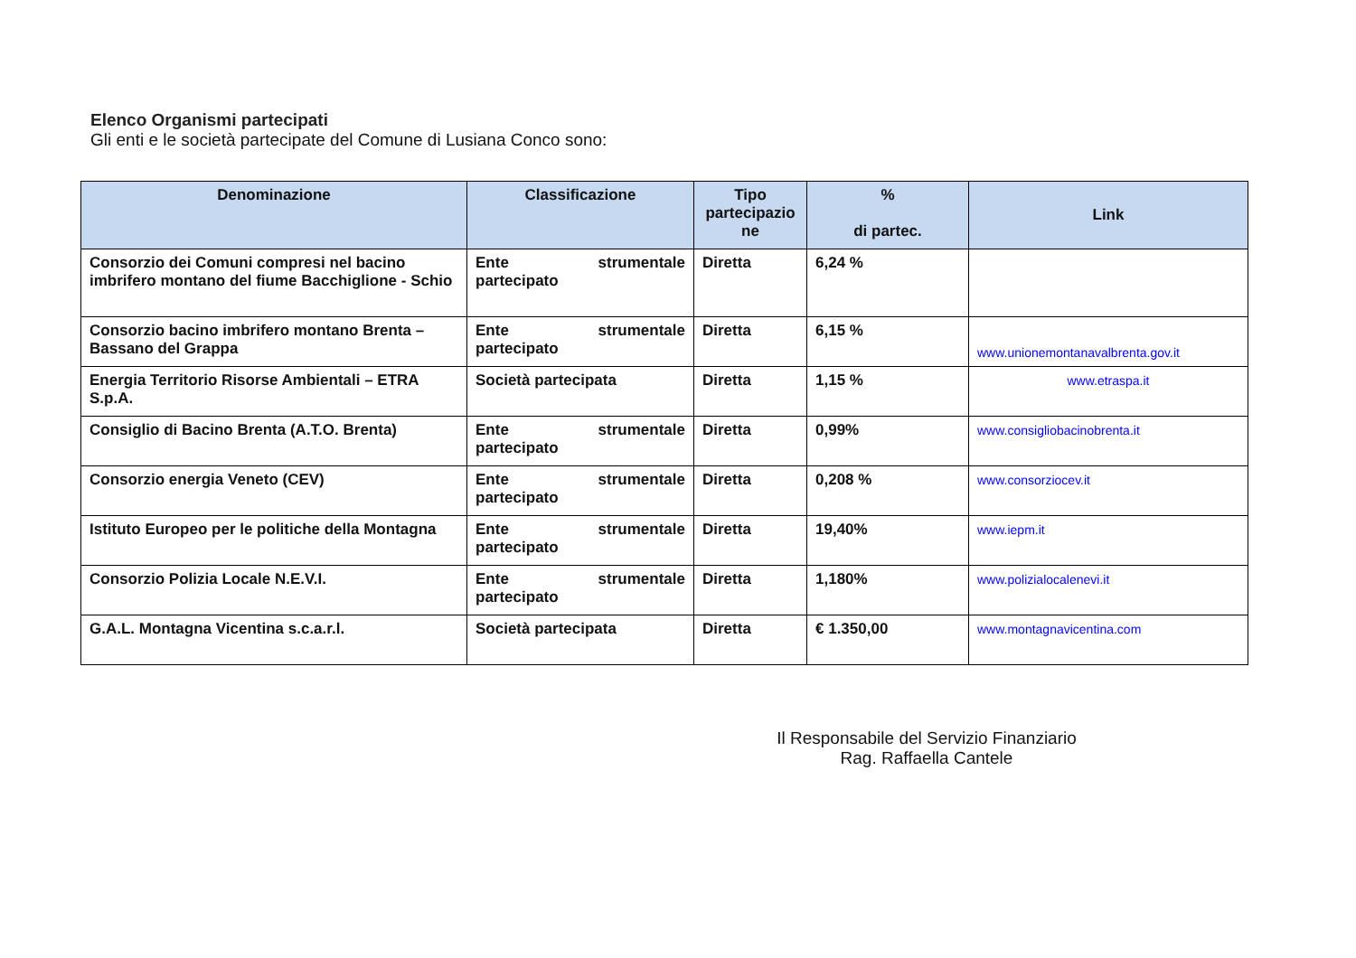Elenco Organismi partecipati
Gli enti e le società partecipate del Comune di Lusiana Conco sono:
| Denominazione | Classificazione | Tipo partecipazio ne | % di partec. | Link |
| --- | --- | --- | --- | --- |
| Consorzio dei Comuni compresi nel bacino imbrifero montano del fiume Bacchiglione - Schio | Ente strumentale partecipato | Diretta | 6,24 % | |
| Consorzio bacino imbrifero montano Brenta – Bassano del Grappa | Ente strumentale partecipato | Diretta | 6,15 % | www.unionemontanavalbrenta.gov.it |
| Energia Territorio Risorse Ambientali – ETRA S.p.A. | Società partecipata | Diretta | 1,15 % | www.etraspa.it |
| Consiglio di Bacino Brenta (A.T.O. Brenta) | Ente strumentale partecipato | Diretta | 0,99% | www.consigliobacinobrenta.it |
| Consorzio energia Veneto (CEV) | Ente strumentale partecipato | Diretta | 0,208 % | www.consorziocev.it |
| Istituto Europeo per le politiche della Montagna | Ente strumentale partecipato | Diretta | 19,40% | www.iepm.it |
| Consorzio Polizia Locale N.E.V.I. | Ente strumentale partecipato | Diretta | 1,180% | www.polizialocalenevi.it |
| G.A.L. Montagna Vicentina s.c.a.r.l. | Società partecipata | Diretta | € 1.350,00 | www.montagnavicentina.com |
Il Responsabile del Servizio Finanziario
Rag. Raffaella Cantele